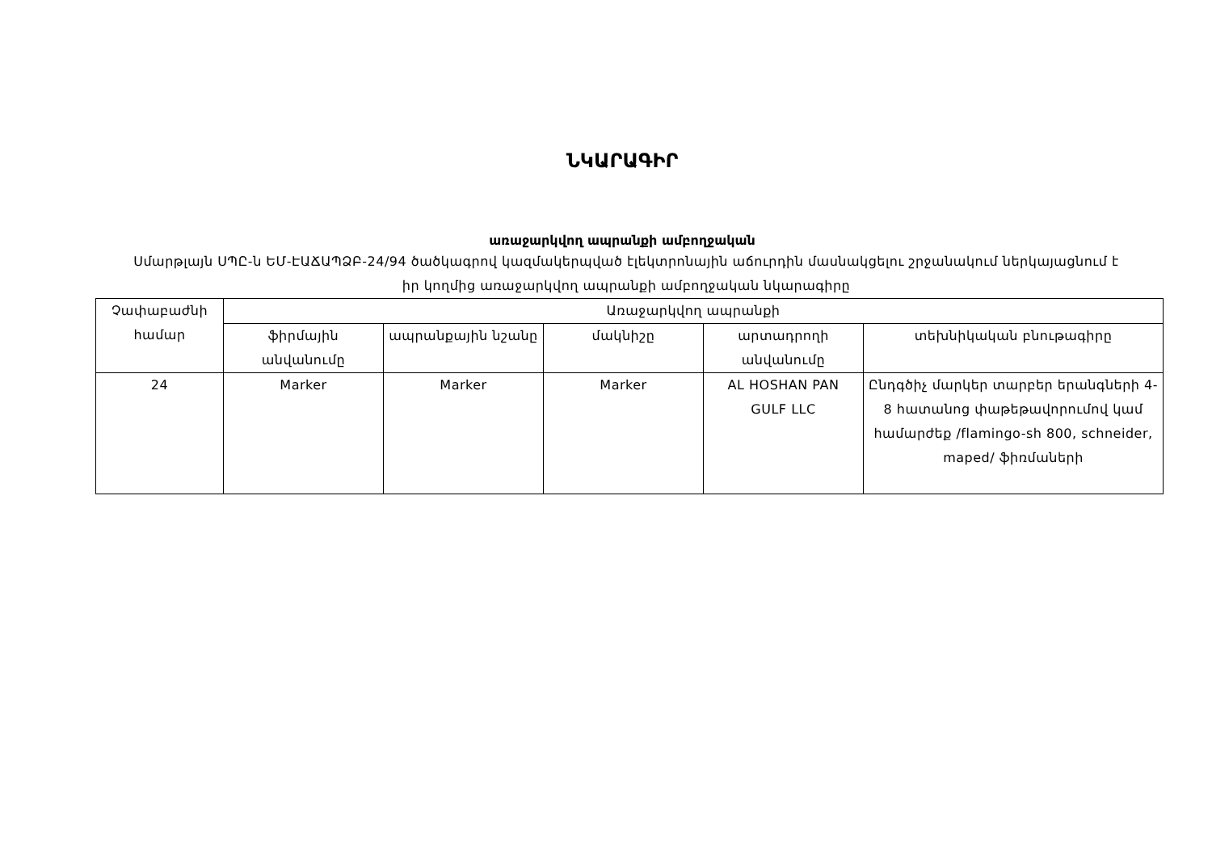ՆԿԱՐԱԳԻՐ
առաջարկվող ապրանքի ամբողջական
Սմարթլայն ՍՊԸ-ն ԵՄ-ԷԱՃԱՊՁԲ-24/94 ծածկագրով կազմակերպված էլեկտրոնային աճուրդին մասնակցելու շրջանակում ներկայացնում է իր կողմից առաջարկվող ապրանքի ամբողջական նկարագիրը
| Չափաբաժնի համար | Առաջարկվող ապրանքի | | | | |
| --- | --- | --- | --- | --- | --- |
| | ֆիրմային անվանումը | ապրանքային նշանը | մակնիշը | արտադրողի անվանումը | տեխնիկական բնութագիրը |
| 24 | Marker | Marker | Marker | AL HOSHAN PAN GULF LLC | Ընդգծիչ մարկեր տարբեր երանգների 4-8 հատանոց փաթեթավորումով կամ համարժեք /flamingo-sh 800, schneider, maped/ ֆիռմաների |